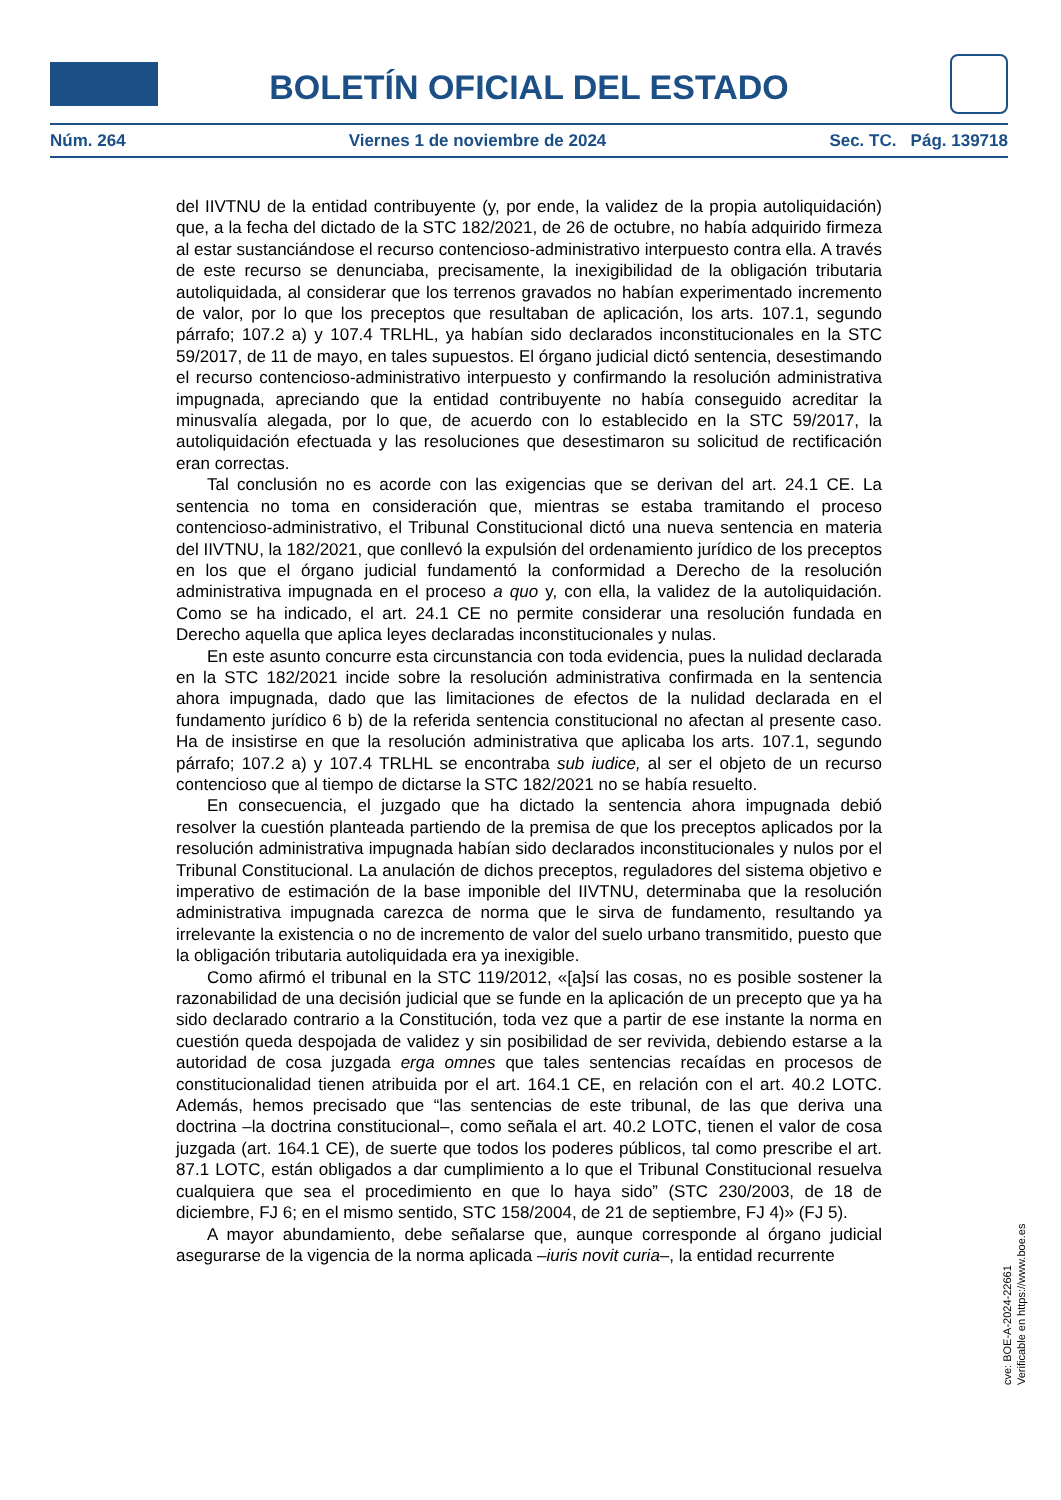BOLETÍN OFICIAL DEL ESTADO
Núm. 264 Viernes 1 de noviembre de 2024 Sec. TC. Pág. 139718
del IIVTNU de la entidad contribuyente (y, por ende, la validez de la propia autoliquidación) que, a la fecha del dictado de la STC 182/2021, de 26 de octubre, no había adquirido firmeza al estar sustanciándose el recurso contencioso-administrativo interpuesto contra ella. A través de este recurso se denunciaba, precisamente, la inexigibilidad de la obligación tributaria autoliquidada, al considerar que los terrenos gravados no habían experimentado incremento de valor, por lo que los preceptos que resultaban de aplicación, los arts. 107.1, segundo párrafo; 107.2 a) y 107.4 TRLHL, ya habían sido declarados inconstitucionales en la STC 59/2017, de 11 de mayo, en tales supuestos. El órgano judicial dictó sentencia, desestimando el recurso contencioso-administrativo interpuesto y confirmando la resolución administrativa impugnada, apreciando que la entidad contribuyente no había conseguido acreditar la minusvalía alegada, por lo que, de acuerdo con lo establecido en la STC 59/2017, la autoliquidación efectuada y las resoluciones que desestimaron su solicitud de rectificación eran correctas.
Tal conclusión no es acorde con las exigencias que se derivan del art. 24.1 CE. La sentencia no toma en consideración que, mientras se estaba tramitando el proceso contencioso-administrativo, el Tribunal Constitucional dictó una nueva sentencia en materia del IIVTNU, la 182/2021, que conllevó la expulsión del ordenamiento jurídico de los preceptos en los que el órgano judicial fundamentó la conformidad a Derecho de la resolución administrativa impugnada en el proceso a quo y, con ella, la validez de la autoliquidación. Como se ha indicado, el art. 24.1 CE no permite considerar una resolución fundada en Derecho aquella que aplica leyes declaradas inconstitucionales y nulas.
En este asunto concurre esta circunstancia con toda evidencia, pues la nulidad declarada en la STC 182/2021 incide sobre la resolución administrativa confirmada en la sentencia ahora impugnada, dado que las limitaciones de efectos de la nulidad declarada en el fundamento jurídico 6 b) de la referida sentencia constitucional no afectan al presente caso. Ha de insistirse en que la resolución administrativa que aplicaba los arts. 107.1, segundo párrafo; 107.2 a) y 107.4 TRLHL se encontraba sub iudice, al ser el objeto de un recurso contencioso que al tiempo de dictarse la STC 182/2021 no se había resuelto.
En consecuencia, el juzgado que ha dictado la sentencia ahora impugnada debió resolver la cuestión planteada partiendo de la premisa de que los preceptos aplicados por la resolución administrativa impugnada habían sido declarados inconstitucionales y nulos por el Tribunal Constitucional. La anulación de dichos preceptos, reguladores del sistema objetivo e imperativo de estimación de la base imponible del IIVTNU, determinaba que la resolución administrativa impugnada carezca de norma que le sirva de fundamento, resultando ya irrelevante la existencia o no de incremento de valor del suelo urbano transmitido, puesto que la obligación tributaria autoliquidada era ya inexigible.
Como afirmó el tribunal en la STC 119/2012, «[a]sí las cosas, no es posible sostener la razonabilidad de una decisión judicial que se funde en la aplicación de un precepto que ya ha sido declarado contrario a la Constitución, toda vez que a partir de ese instante la norma en cuestión queda despojada de validez y sin posibilidad de ser revivida, debiendo estarse a la autoridad de cosa juzgada erga omnes que tales sentencias recaídas en procesos de constitucionalidad tienen atribuida por el art. 164.1 CE, en relación con el art. 40.2 LOTC. Además, hemos precisado que “las sentencias de este tribunal, de las que deriva una doctrina –la doctrina constitucional–, como señala el art. 40.2 LOTC, tienen el valor de cosa juzgada (art. 164.1 CE), de suerte que todos los poderes públicos, tal como prescribe el art. 87.1 LOTC, están obligados a dar cumplimiento a lo que el Tribunal Constitucional resuelva cualquiera que sea el procedimiento en que lo haya sido” (STC 230/2003, de 18 de diciembre, FJ 6; en el mismo sentido, STC 158/2004, de 21 de septiembre, FJ 4)» (FJ 5).
A mayor abundamiento, debe señalarse que, aunque corresponde al órgano judicial asegurarse de la vigencia de la norma aplicada –iuris novit curia–, la entidad recurrente
cve: BOE-A-2024-22661
Verificable en https://www.boe.es